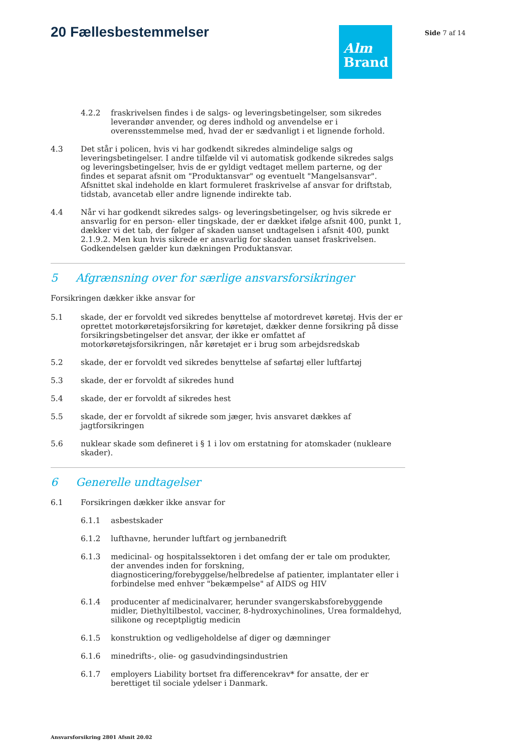20 Fællesbestemmelser
Alm
Brand
Side 7 af 14
4.2.2 fraskrivelsen findes i de salgs- og leveringsbetingelser, som sikredes leverandør anvender, og deres indhold og anvendelse er i overensstemmelse med, hvad der er sædvanligt i et lignende forhold.
4.3 Det står i policen, hvis vi har godkendt sikredes almindelige salgs og leveringsbetingelser. I andre tilfælde vil vi automatisk godkende sikredes salgs og leveringsbetingelser, hvis de er gyldigt vedtaget mellem parterne, og der findes et separat afsnit om "Produktansvar" og eventuelt "Mangelsansvar". Afsnittet skal indeholde en klart formuleret fraskrivelse af ansvar for driftstab, tidstab, avancetab eller andre lignende indirekte tab.
4.4 Når vi har godkendt sikredes salgs- og leveringsbetingelser, og hvis sikrede er ansvarlig for en person- eller tingskade, der er dækket ifølge afsnit 400, punkt 1, dækker vi det tab, der følger af skaden uanset undtagelsen i afsnit 400, punkt 2.1.9.2. Men kun hvis sikrede er ansvarlig for skaden uanset fraskrivelsen. Godkendelsen gælder kun dækningen Produktansvar.
5 Afgrænsning over for særlige ansvarsforsikringer
Forsikringen dækker ikke ansvar for
5.1 skade, der er forvoldt ved sikredes benyttelse af motordrevet køretøj. Hvis der er oprettet motorkøretøjsforsikring for køretøjet, dækker denne forsikring på disse forsikringsbetingelser det ansvar, der ikke er omfattet af motorkøretøjsforsikringen, når køretøjet er i brug som arbejdsredskab
5.2 skade, der er forvoldt ved sikredes benyttelse af søfartøj eller luftfartøj
5.3 skade, der er forvoldt af sikredes hund
5.4 skade, der er forvoldt af sikredes hest
5.5 skade, der er forvoldt af sikrede som jæger, hvis ansvaret dækkes af jagtforsikringen
5.6 nuklear skade som defineret i § 1 i lov om erstatning for atomskader (nukleare skader).
6 Generelle undtagelser
6.1 Forsikringen dækker ikke ansvar for
6.1.1 asbestskader
6.1.2 lufthavne, herunder luftfart og jernbanedrift
6.1.3 medicinal- og hospitalssektoren i det omfang der er tale om produkter, der anvendes inden for forskning, diagnosticering/forebyggelse/helbredelse af patienter, implantater eller i forbindelse med enhver "bekæmpelse" af AIDS og HIV
6.1.4 producenter af medicinalvarer, herunder svangerskabsforebyggende midler, Diethyltilbestol, vacciner, 8-hydroxychinolines, Urea formaldehyd, silikone og receptpligtig medicin
6.1.5 konstruktion og vedligeholdelse af diger og dæmninger
6.1.6 minedrifts-, olie- og gasudvindingsindustrien
6.1.7 employers Liability bortset fra differencekrav* for ansatte, der er berettiget til sociale ydelser i Danmark.
Ansvarsforsikring 2801 Afsnit 20.02